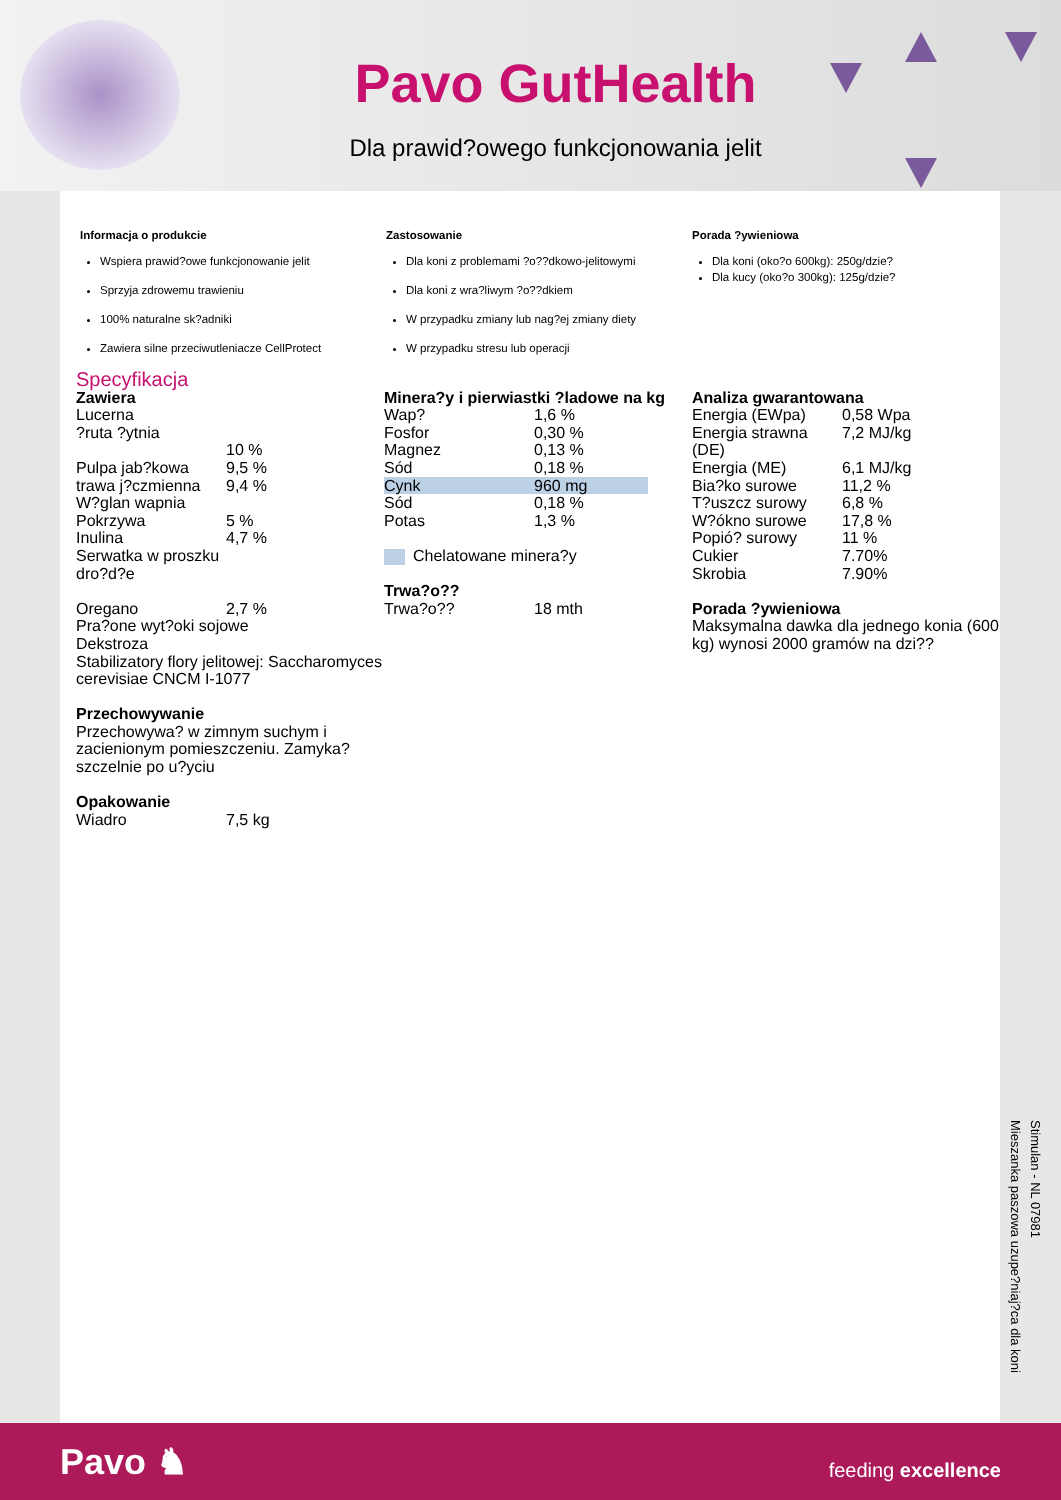Pavo GutHealth
Dla prawid?owego funkcjonowania jelit
Informacja o produkcie
Wspiera prawid?owe funkcjonowanie jelit
Sprzyja zdrowemu trawieniu
100% naturalne sk?adniki
Zawiera silne przeciwutleniacze CellProtect
Zastosowanie
Dla koni z problemami ?o??dkowo-jelitowymi
Dla koni z wra?liwym ?o??dkiem
W przypadku zmiany lub nag?ej zmiany diety
W przypadku stresu lub operacji
Porada ?ywieniowa
Dla koni (oko?o 600kg): 250g/dzie?
Dla kucy (oko?o 300kg): 125g/dzie?
Specyfikacja
Zawiera
| Lucerna | |
| ?ruta ?ytnia | 10 % |
| Pulpa jab?kowa | 9,5 % |
| trawa j?czmienna | 9,4 % |
| W?glan wapnia | |
| Pokrzywa | 5 % |
| Inulina | 4,7 % |
| Serwatka w proszku | |
| dro?d?e | |
| Oregano | 2,7 % |
| Pra?one wyt?oki sojowe | |
| Dekstroza | |
| Stabilizatory flory jelitowej: Saccharomyces cerevisiae CNCM I-1077 | |
Przechowywanie
Przechowywa? w zimnym suchym i zacienionym pomieszczeniu. Zamyka? szczelnie po u?yciu
Opakowanie
| Wiadro | 7,5 kg |
Minera?y i pierwiastki ?ladowe na kg
| Wap? | 1,6 % |
| Fosfor | 0,30 % |
| Magnez | 0,13 % |
| Sód | 0,18 % |
| Cynk | 960 mg |
| Sód | 0,18 % |
| Potas | 1,3 % |
Chelatowane minera?y
Trwa?o??
| Trwa?o?? | 18 mth |
Analiza gwarantowana
| Energia (EWpa) | 0,58 Wpa |
| Energia strawna (DE) | 7,2 MJ/kg |
| Energia (ME) | 6,1 MJ/kg |
| Bia?ko surowe | 11,2 % |
| T?uszcz surowy | 6,8 % |
| W?ókno surowe | 17,8 % |
| Popió? surowy | 11 % |
| Cukier | 7.70% |
| Skrobia | 7.90% |
Porada ?ywieniowa
Maksymalna dawka dla jednego konia (600 kg) wynosi 2000 gramów na dzi??
Stimulan - NL 07981
Mieszanka paszowa uzupe?niaj?ca dla koni
Pavo ♞ feeding excellence